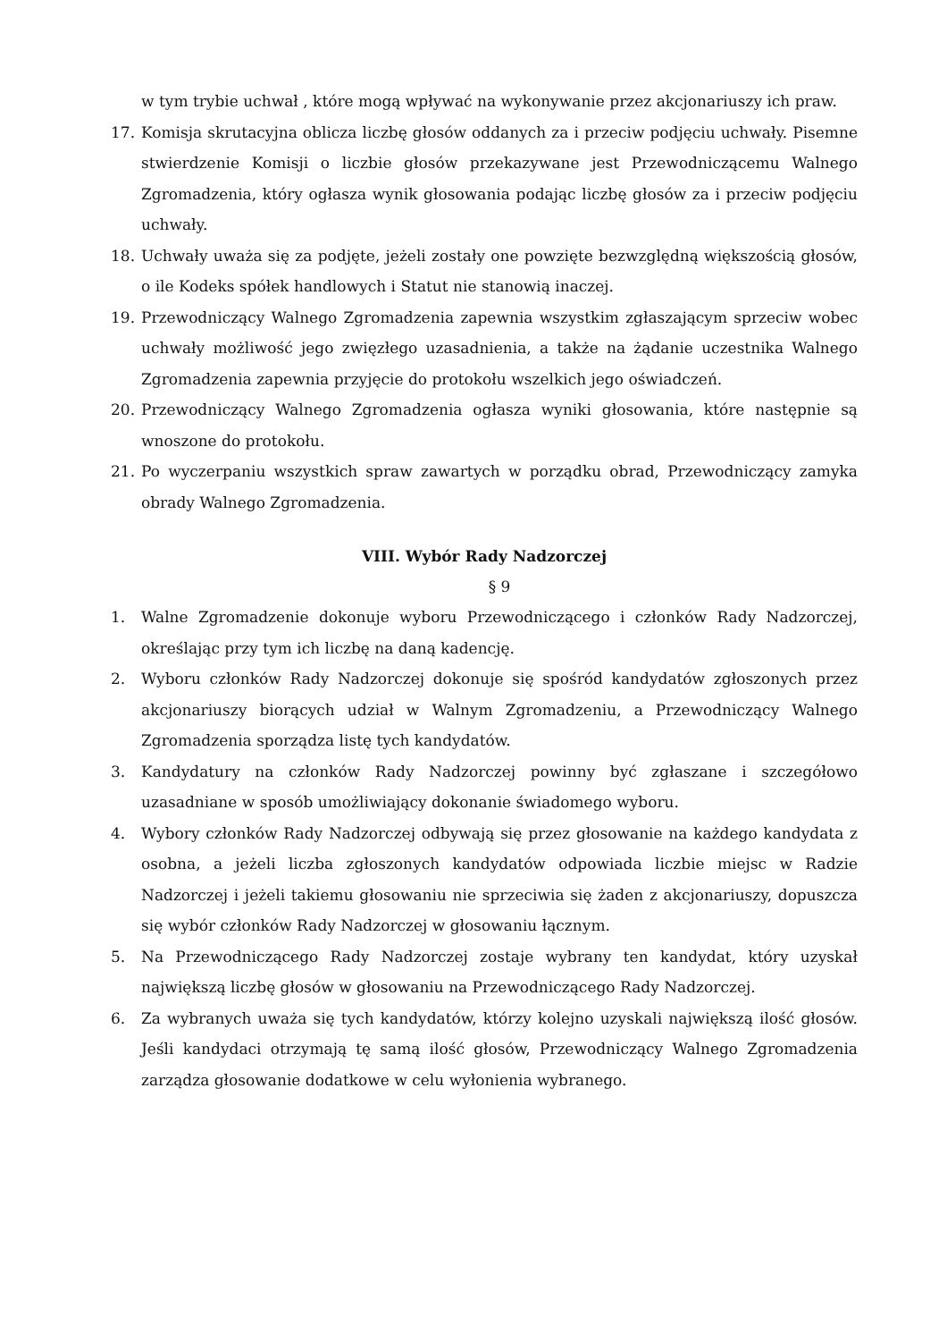w tym trybie uchwał , które mogą wpływać na wykonywanie przez akcjonariuszy ich praw.
17. Komisja skrutacyjna oblicza liczbę głosów oddanych za i przeciw podjęciu uchwały. Pisemne stwierdzenie Komisji o liczbie głosów przekazywane jest Przewodniczącemu Walnego Zgromadzenia, który ogłasza wynik głosowania podając liczbę głosów za i przeciw podjęciu uchwały.
18. Uchwały uważa się za podjęte, jeżeli zostały one powzięte bezwzględną większością głosów, o ile Kodeks spółek handlowych i Statut nie stanowią inaczej.
19. Przewodniczący Walnego Zgromadzenia zapewnia wszystkim zgłaszającym sprzeciw wobec uchwały możliwość jego zwięzłego uzasadnienia, a także na żądanie uczestnika Walnego Zgromadzenia zapewnia przyjęcie do protokołu wszelkich jego oświadczeń.
20. Przewodniczący Walnego Zgromadzenia ogłasza wyniki głosowania, które następnie są wnoszone do protokołu.
21. Po wyczerpaniu wszystkich spraw zawartych w porządku obrad, Przewodniczący zamyka obrady Walnego Zgromadzenia.
VIII. Wybór Rady Nadzorczej
§ 9
1. Walne Zgromadzenie dokonuje wyboru Przewodniczącego i członków Rady Nadzorczej, określając przy tym ich liczbę na daną kadencję.
2. Wyboru członków Rady Nadzorczej dokonuje się spośród kandydatów zgłoszonych przez akcjonariuszy biorących udział w Walnym Zgromadzeniu, a Przewodniczący Walnego Zgromadzenia sporządza listę tych kandydatów.
3. Kandydatury na członków Rady Nadzorczej powinny być zgłaszane i szczegółowo uzasadniane w sposób umożliwiający dokonanie świadomego wyboru.
4. Wybory członków Rady Nadzorczej odbywają się przez głosowanie na każdego kandydata z osobna, a jeżeli liczba zgłoszonych kandydatów odpowiada liczbie miejsc w Radzie Nadzorczej i jeżeli takiemu głosowaniu nie sprzeciwia się żaden z akcjonariuszy, dopuszcza się wybór członków Rady Nadzorczej w głosowaniu łącznym.
5. Na Przewodniczącego Rady Nadzorczej zostaje wybrany ten kandydat, który uzyskał największą liczbę głosów w głosowaniu na Przewodniczącego Rady Nadzorczej.
6. Za wybranych uważa się tych kandydatów, którzy kolejno uzyskali największą ilość głosów. Jeśli kandydaci otrzymają tę samą ilość głosów, Przewodniczący Walnego Zgromadzenia zarządza głosowanie dodatkowe w celu wyłonienia wybranego.